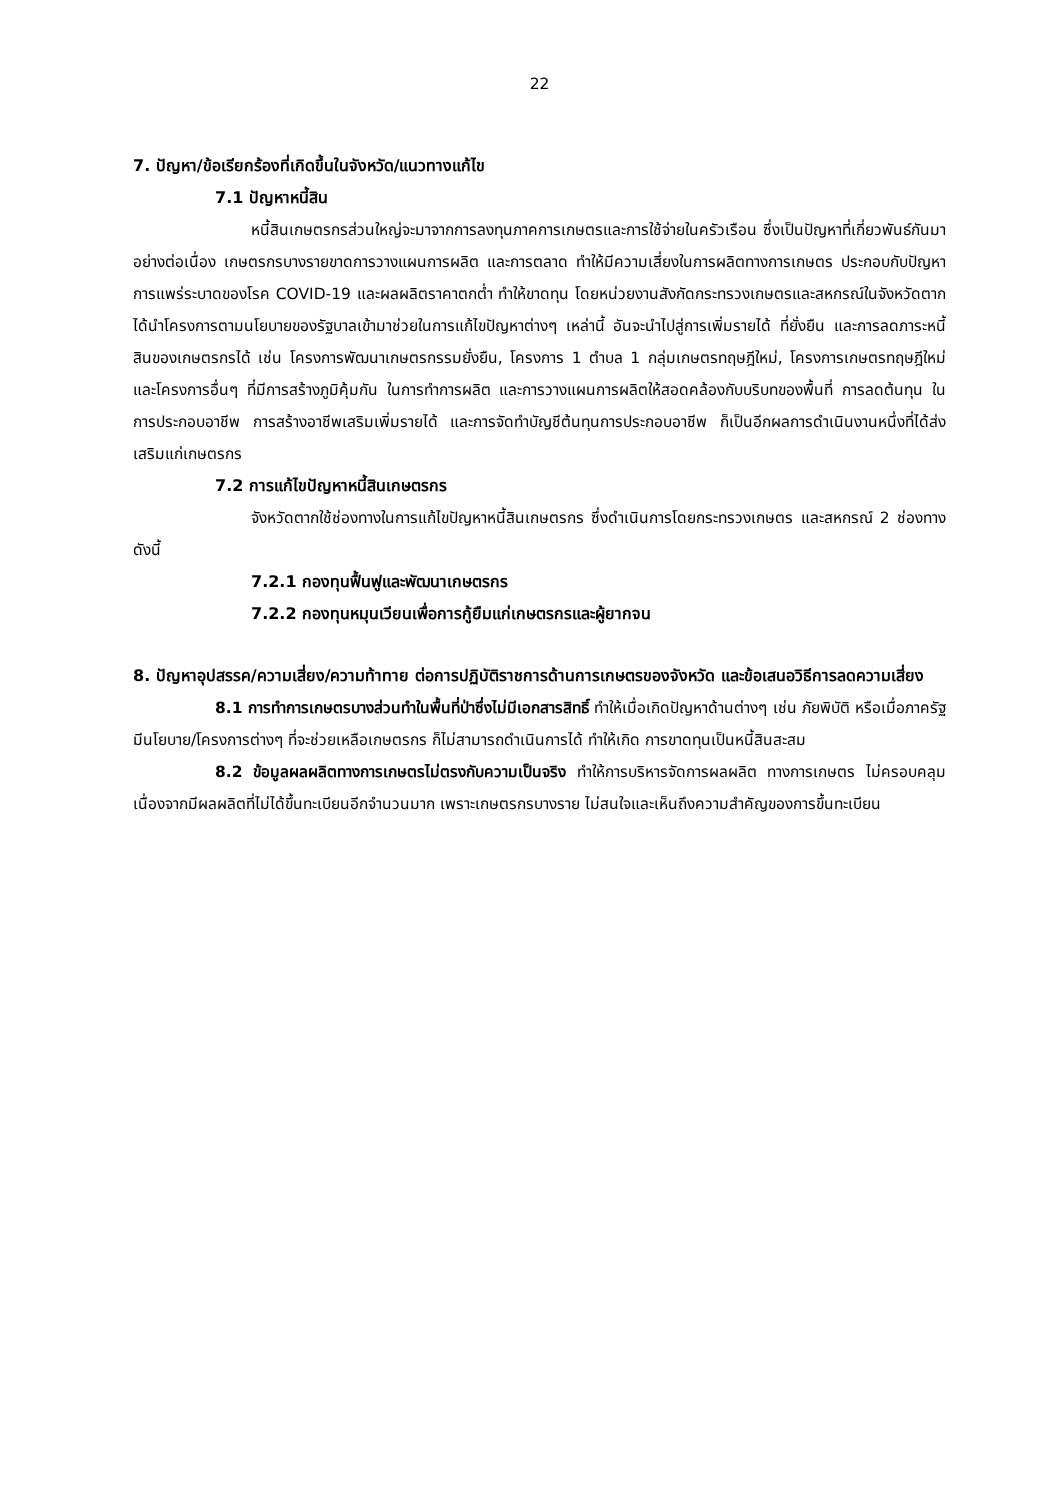22
7. ปัญหา/ข้อเรียกร้องที่เกิดขึ้นในจังหวัด/แนวทางแก้ไข
7.1 ปัญหาหนี้สิน
หนี้สินเกษตรกรส่วนใหญ่จะมาจากการลงทุนภาคการเกษตรและการใช้จ่ายในครัวเรือน ซึ่งเป็นปัญหาที่เกี่ยวพันธ์กันมาอย่างต่อเนื่อง เกษตรกรบางรายขาดการวางแผนการผลิต และการตลาด ทำให้มีความเสี่ยงในการผลิตทางการเกษตร ประกอบกับปัญหาการแพร่ระบาดของโรค COVID-19 และผลผลิตราคาตกต่ำ ทำให้ขาดทุน โดยหน่วยงานสังกัดกระทรวงเกษตรและสหกรณ์ในจังหวัดตาก ได้นำโครงการตามนโยบายของรัฐบาลเข้ามาช่วยในการแก้ไขปัญหาต่างๆ เหล่านี้ อันจะนำไปสู่การเพิ่มรายได้ ที่ยั่งยืน และการลดภาระหนี้สินของเกษตรกรได้ เช่น โครงการพัฒนาเกษตรกรรมยั่งยืน, โครงการ 1 ตำบล 1 กลุ่มเกษตรทฤษฎีใหม่, โครงการเกษตรทฤษฎีใหม่ และโครงการอื่นๆ ที่มีการสร้างภูมิคุ้มกัน ในการทำการผลิต และการวางแผนการผลิตให้สอดคล้องกับบริบทของพื้นที่ การลดต้นทุน ในการประกอบอาชีพ การสร้างอาชีพเสริมเพิ่มรายได้ และการจัดทำบัญชีต้นทุนการประกอบอาชีพ ก็เป็นอีกผลการดำเนินงานหนึ่งที่ได้ส่งเสริมแก่เกษตรกร
7.2 การแก้ไขปัญหาหนี้สินเกษตรกร
จังหวัดตากใช้ช่องทางในการแก้ไขปัญหาหนี้สินเกษตรกร ซึ่งดำเนินการโดยกระทรวงเกษตร และสหกรณ์ 2 ช่องทาง ดังนี้
7.2.1 กองทุนฟื้นฟูและพัฒนาเกษตรกร
7.2.2 กองทุนหมุนเวียนเพื่อการกู้ยืมแก่เกษตรกรและผู้ยากจน
8. ปัญหาอุปสรรค/ความเสี่ยง/ความท้าทาย ต่อการปฏิบัติราชการด้านการเกษตรของจังหวัด และข้อเสนอวิธีการลดความเสี่ยง
8.1 การทำการเกษตรบางส่วนทำในพื้นที่ป่าซึ่งไม่มีเอกสารสิทธิ์ ทำให้เมื่อเกิดปัญหาด้านต่างๆ เช่น ภัยพิบัติ หรือเมื่อภาครัฐมีนโยบาย/โครงการต่างๆ ที่จะช่วยเหลือเกษตรกร ก็ไม่สามารถดำเนินการได้ ทำให้เกิด การขาดทุนเป็นหนี้สินสะสม
8.2 ข้อมูลผลผลิตทางการเกษตรไม่ตรงกับความเป็นจริง ทำให้การบริหารจัดการผลผลิต ทางการเกษตร ไม่ครอบคลุม เนื่องจากมีผลผลิตที่ไม่ได้ขึ้นทะเบียนอีกจำนวนมาก เพราะเกษตรกรบางราย ไม่สนใจและเห็นถึงความสำคัญของการขึ้นทะเบียน